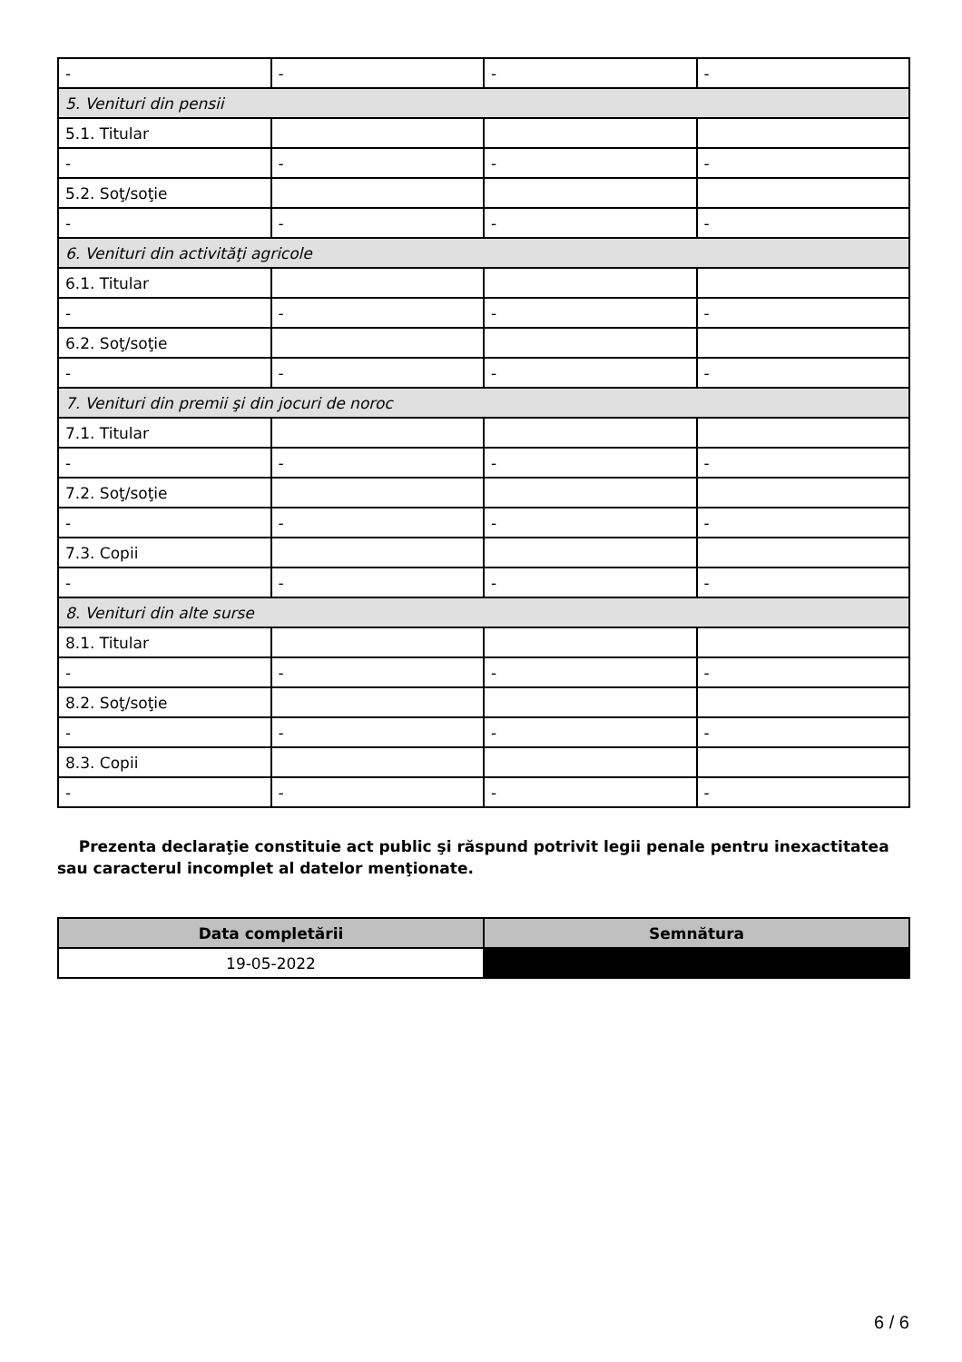| - | - | - | - |
| 5. Venituri din pensii | | | |
| 5.1. Titular | | | |
| - | - | - | - |
| 5.2. Soţ/soţie | | | |
| - | - | - | - |
| 6. Venituri din activităţi agricole | | | |
| 6.1. Titular | | | |
| - | - | - | - |
| 6.2. Soţ/soţie | | | |
| - | - | - | - |
| 7. Venituri din premii şi din jocuri de noroc | | | |
| 7.1. Titular | | | |
| - | - | - | - |
| 7.2. Soţ/soţie | | | |
| - | - | - | - |
| 7.3. Copii | | | |
| - | - | - | - |
| 8. Venituri din alte surse | | | |
| 8.1. Titular | | | |
| - | - | - | - |
| 8.2. Soţ/soţie | | | |
| - | - | - | - |
| 8.3. Copii | | | |
| - | - | - | - |
Prezenta declaraţie constituie act public şi răspund potrivit legii penale pentru inexactitatea sau caracterul incomplet al datelor menţionate.
| Data completării | Semnătura |
| --- | --- |
| 19-05-2022 | |
6 / 6